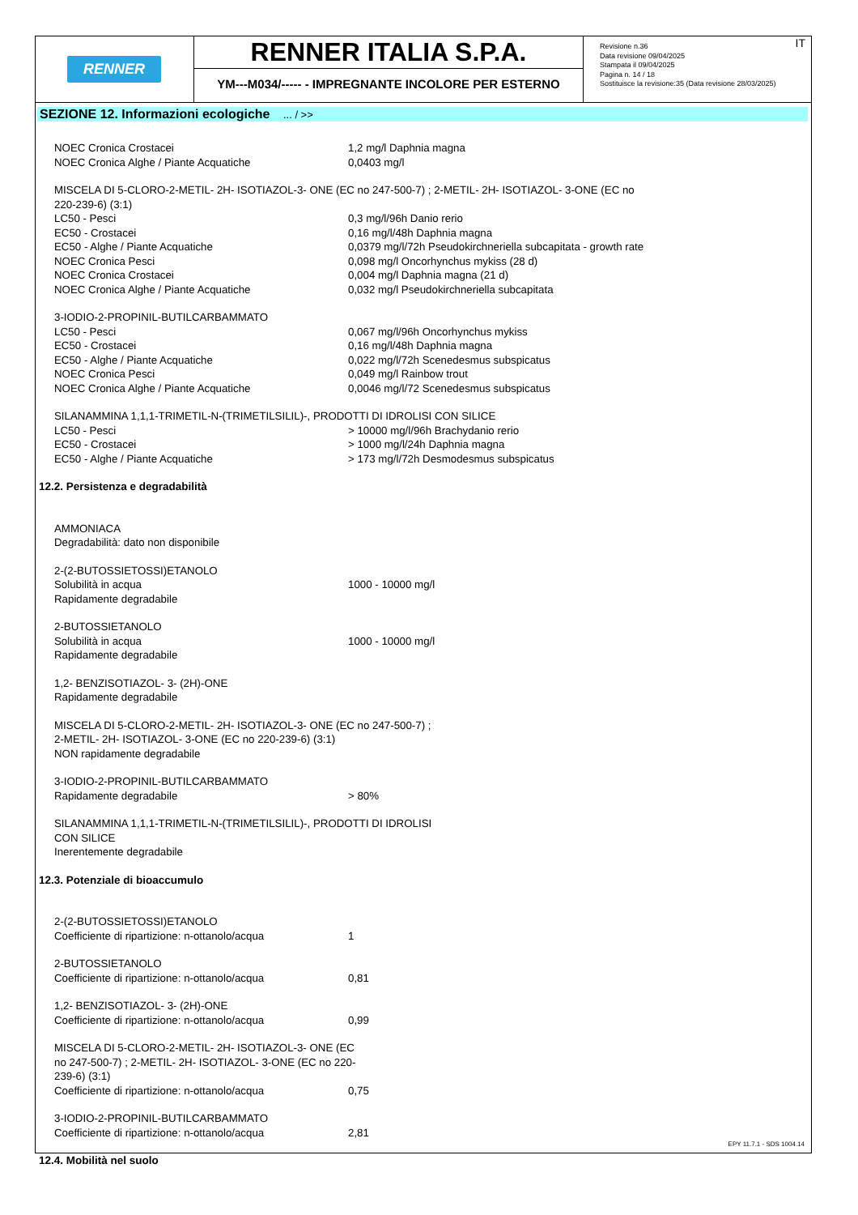RENNER
RENNER ITALIA S.P.A.
YM---M034/----- - IMPREGNANTE INCOLORE PER ESTERNO
Revisione n.36
Data revisione 09/04/2025
Stampata il 09/04/2025
Pagina n. 14 / 18
Sostituisce la revisione:35 (Data revisione 28/03/2025)
IT
SEZIONE 12. Informazioni ecologiche ... / >>
| NOEC Cronica Crostacei | 1,2 mg/l Daphnia magna |
| NOEC Cronica Alghe / Piante Acquatiche | 0,0403 mg/l |
| MISCELA DI 5-CLORO-2-METIL- 2H- ISOTIAZOL-3- ONE (EC no 247-500-7) ; 2-METIL- 2H- ISOTIAZOL- 3-ONE (EC no 220-239-6) (3:1) | |
| LC50 - Pesci | 0,3 mg/l/96h Danio rerio |
| EC50 - Crostacei | 0,16 mg/l/48h Daphnia magna |
| EC50 - Alghe / Piante Acquatiche | 0,0379 mg/l/72h Pseudokirchneriella subcapitata - growth rate |
| NOEC Cronica Pesci | 0,098 mg/l Oncorhynchus mykiss (28 d) |
| NOEC Cronica Crostacei | 0,004 mg/l Daphnia magna (21 d) |
| NOEC Cronica Alghe / Piante Acquatiche | 0,032 mg/l Pseudokirchneriella subcapitata |
| 3-IODIO-2-PROPINIL-BUTILCARBAMMATO | |
| LC50 - Pesci | 0,067 mg/l/96h Oncorhynchus mykiss |
| EC50 - Crostacei | 0,16 mg/l/48h Daphnia magna |
| EC50 - Alghe / Piante Acquatiche | 0,022 mg/l/72h Scenedesmus subspicatus |
| NOEC Cronica Pesci | 0,049 mg/l Rainbow trout |
| NOEC Cronica Alghe / Piante Acquatiche | 0,0046 mg/l/72 Scenedesmus subspicatus |
| SILANAMMINA 1,1,1-TRIMETIL-N-(TRIMETILSILIL)-, PRODOTTI DI IDROLISI CON SILICE | |
| LC50 - Pesci | > 10000 mg/l/96h Brachydanio rerio |
| EC50 - Crostacei | > 1000 mg/l/24h Daphnia magna |
| EC50 - Alghe / Piante Acquatiche | > 173 mg/l/72h Desmodesmus subspicatus |
12.2. Persistenza e degradabilità
| AMMONIACA | |
| Degradabilità: dato non disponibile | |
| 2-(2-BUTOSSIETOSSI)ETANOLO | |
| Solubilità in acqua | 1000 - 10000 mg/l |
| Rapidamente degradabile | |
| 2-BUTOSSIETANOLO | |
| Solubilità in acqua | 1000 - 10000 mg/l |
| Rapidamente degradabile | |
| 1,2- BENZISOTIAZOL- 3- (2H)-ONE | |
| Rapidamente degradabile | |
| MISCELA DI 5-CLORO-2-METIL- 2H- ISOTIAZOL-3- ONE (EC no 247-500-7) ; 2-METIL- 2H- ISOTIAZOL- 3-ONE (EC no 220-239-6) (3:1) | |
| NON rapidamente degradabile | |
| 3-IODIO-2-PROPINIL-BUTILCARBAMMATO | |
| Rapidamente degradabile | > 80% |
| SILANAMMINA 1,1,1-TRIMETIL-N-(TRIMETILSILIL)-, PRODOTTI DI IDROLISI CON SILICE | |
| Inerentemente degradabile | |
12.3. Potenziale di bioaccumulo
| 2-(2-BUTOSSIETOSSI)ETANOLO | |
| Coefficiente di ripartizione: n-ottanolo/acqua | 1 |
| 2-BUTOSSIETANOLO | |
| Coefficiente di ripartizione: n-ottanolo/acqua | 0,81 |
| 1,2- BENZISOTIAZOL- 3- (2H)-ONE | |
| Coefficiente di ripartizione: n-ottanolo/acqua | 0,99 |
| MISCELA DI 5-CLORO-2-METIL- 2H- ISOTIAZOL-3- ONE (EC no 247-500-7) ; 2-METIL- 2H- ISOTIAZOL- 3-ONE (EC no 220-239-6) (3:1) | |
| Coefficiente di ripartizione: n-ottanolo/acqua | 0,75 |
| 3-IODIO-2-PROPINIL-BUTILCARBAMMATO | |
| Coefficiente di ripartizione: n-ottanolo/acqua | 2,81 |
12.4. Mobilità nel suolo
EPY 11.7.1 - SDS 1004.14